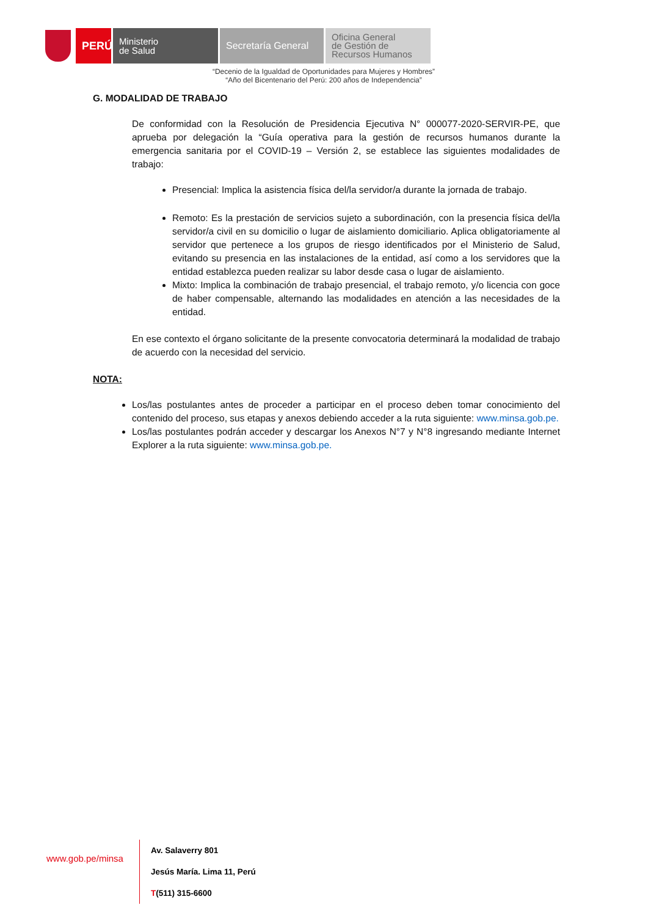PERÚ
Ministerio
de Salud
Secretaría General
Oficina General
de Gestión de
Recursos Humanos
“Decenio de la Igualdad de Oportunidades para Mujeres y Hombres”
“Año del Bicentenario del Perú: 200 años de Independencia”
G. MODALIDAD DE TRABAJO
De conformidad con la Resolución de Presidencia Ejecutiva N° 000077-2020-SERVIR-PE, que aprueba por delegación la “Guía operativa para la gestión de recursos humanos durante la emergencia sanitaria por el COVID-19 – Versión 2, se establece las siguientes modalidades de trabajo:
Presencial: Implica la asistencia física del/la servidor/a durante la jornada de trabajo.
Remoto: Es la prestación de servicios sujeto a subordinación, con la presencia física del/la servidor/a civil en su domicilio o lugar de aislamiento domiciliario. Aplica obligatoriamente al servidor que pertenece a los grupos de riesgo identificados por el Ministerio de Salud, evitando su presencia en las instalaciones de la entidad, así como a los servidores que la entidad establezca pueden realizar su labor desde casa o lugar de aislamiento.
Mixto: Implica la combinación de trabajo presencial, el trabajo remoto, y/o licencia con goce de haber compensable, alternando las modalidades en atención a las necesidades de la entidad.
En ese contexto el órgano solicitante de la presente convocatoria determinará la modalidad de trabajo de acuerdo con la necesidad del servicio.
NOTA:
Los/las postulantes antes de proceder a participar en el proceso deben tomar conocimiento del contenido del proceso, sus etapas y anexos debiendo acceder a la ruta siguiente: www.minsa.gob.pe.
Los/las postulantes podrán acceder y descargar los Anexos N°7 y N°8 ingresando mediante Internet Explorer a la ruta siguiente: www.minsa.gob.pe.
www.gob.pe/minsa
Av. Salaverry 801
Jesús María. Lima 11, Perú
T(511) 315-6600